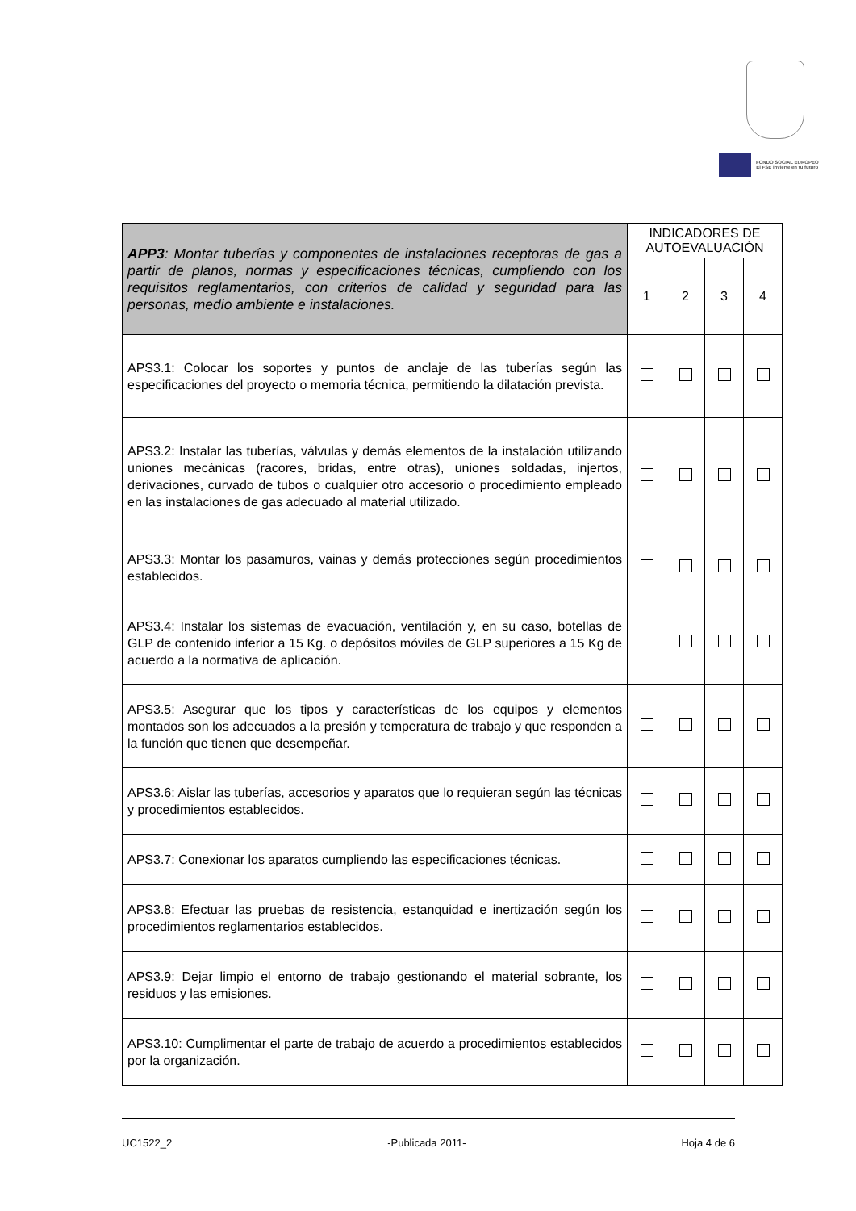FONDO SOCIAL EUROPEO
El FSE invierte en tu futuro
| APP3 : Montar tuberías y componentes de instalaciones receptoras de gas a partir de planos, normas y especificaciones técnicas, cumpliendo con los requisitos reglamentarios, con criterios de calidad y seguridad para las personas, medio ambiente e instalaciones. | INDICADORES DE AUTOEVALUACIÓN | | | |
| | 1 | 2 | 3 | 4 |
| APS3.1: Colocar los soportes y puntos de anclaje de las tuberías según las especificaciones del proyecto o memoria técnica, permitiendo la dilatación prevista. | | | | |
| APS3.2: Instalar las tuberías, válvulas y demás elementos de la instalación utilizando uniones mecánicas (racores, bridas, entre otras), uniones soldadas, injertos, derivaciones, curvado de tubos o cualquier otro accesorio o procedimiento empleado en las instalaciones de gas adecuado al material utilizado. | | | | |
| APS3.3: Montar los pasamuros, vainas y demás protecciones según procedimientos establecidos. | | | | |
| APS3.4: Instalar los sistemas de evacuación, ventilación y, en su caso, botellas de GLP de contenido inferior a 15 Kg. o depósitos móviles de GLP superiores a 15 Kg de acuerdo a la normativa de aplicación. | | | | |
| APS3.5: Asegurar que los tipos y características de los equipos y elementos montados son los adecuados a la presión y temperatura de trabajo y que responden a la función que tienen que desempeñar. | | | | |
| APS3.6: Aislar las tuberías, accesorios y aparatos que lo requieran según las técnicas y procedimientos establecidos. | | | | |
| APS3.7: Conexionar los aparatos cumpliendo las especificaciones técnicas. | | | | |
| APS3.8: Efectuar las pruebas de resistencia, estanquidad e inertización según los procedimientos reglamentarios establecidos. | | | | |
| APS3.9: Dejar limpio el entorno de trabajo gestionando el material sobrante, los residuos y las emisiones. | | | | |
| APS3.10: Cumplimentar el parte de trabajo de acuerdo a procedimientos establecidos por la organización. | | | | |
UC1522_2 -Publicada 2011- Hoja 4 de 6